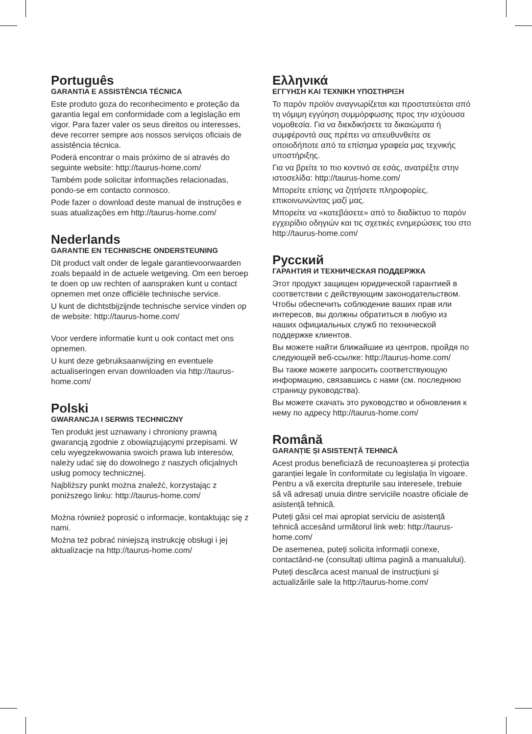Português
GARANTIA E ASSISTÊNCIA TÉCNICA
Este produto goza do reconhecimento e proteção da garantia legal em conformidade com a legislação em vigor. Para fazer valer os seus direitos ou interesses, deve recorrer sempre aos nossos serviços oficiais de assistência técnica.
Poderá encontrar o mais próximo de si através do seguinte website: http://taurus-home.com/
Também pode solicitar informações relacionadas, pondo-se em contacto connosco.
Pode fazer o download deste manual de instruções e suas atualizações em http://taurus-home.com/
Nederlands
GARANTIE EN TECHNISCHE ONDERSTEUNING
Dit product valt onder de legale garantievoorwaarden zoals bepaald in de actuele wetgeving. Om een beroep te doen op uw rechten of aanspraken kunt u contact opnemen met onze officiële technische service.
U kunt de dichtstbijzijnde technische service vinden op de website: http://taurus-home.com/
Voor verdere informatie kunt u ook contact met ons opnemen.
U kunt deze gebruiksaanwijzing en eventuele actualiseringen ervan downloaden via http://taurus-home.com/
Polski
GWARANCJA I SERWIS TECHNICZNY
Ten produkt jest uznawany i chroniony prawną gwarancją zgodnie z obowiązującymi przepisami. W celu wyegzekwowania swoich prawa lub interesów, należy udać się do dowolnego z naszych oficjalnych usług pomocy technicznej.
Najbliższy punkt można znaleźć, korzystając z poniższego linku: http://taurus-home.com/
Można również poprosić o informacje, kontaktując się z nami.
Można też pobrać niniejszą instrukcję obsługi i jej aktualizacje na http://taurus-home.com/
Ελληνικά
ΕΓΓΥΗΣΗ ΚΑΙ ΤΕΧΝΙΚΗ ΥΠΟΣΤΗΡΙΞΗ
Το παρόν προϊόν αναγνωρίζεται και προστατεύεται από τη νόμιμη εγγύηση συμμόρφωσης προς την ισχύουσα νομοθεσία. Για να διεκδικήσετε τα δικαιώματα ή συμφέροντά σας πρέπει να απευθυνθείτε σε οποιοδήποτε από τα επίσημα γραφεία μας τεχνικής υποστήριξης.
Για να βρείτε το πιο κοντινό σε εσάς, ανατρέξτε στην ιστοσελίδα: http://taurus-home.com/
Μπορείτε επίσης να ζητήσετε πληροφορίες, επικοινωνώντας μαζί μας.
Μπορείτε να «κατεβάσετε» από το διαδίκτυο το παρόν εγχειρίδιο οδηγιών και τις σχετικές ενημερώσεις του στο http://taurus-home.com/
Русский
ГАРАНТИЯ И ТЕХНИЧЕСКАЯ ПОДДЕРЖКА
Этот продукт защищен юридической гарантией в соответствии с действующим законодательством. Чтобы обеспечить соблюдение ваших прав или интересов, вы должны обратиться в любую из наших официальных служб по технической поддержке клиентов.
Вы можете найти ближайшие из центров, пройдя по следующей веб-ссылке: http://taurus-home.com/
Вы также можете запросить соответствующую информацию, связавшись с нами (см. последнюю страницу руководства).
Вы можете скачать это руководство и обновления к нему по адресу http://taurus-home.com/
Română
GARANȚIE ȘI ASISTENȚĂ TEHNICĂ
Acest produs beneficiază de recunoașterea și protecția garanției legale în conformitate cu legislația în vigoare. Pentru a vă exercita drepturile sau interesele, trebuie să vă adresați unuia dintre serviciile noastre oficiale de asistență tehnică.
Puteți găsi cel mai apropiat serviciu de asistență tehnică accesând următorul link web: http://taurus-home.com/
De asemenea, puteți solicita informații conexe, contactând-ne (consultați ultima pagină a manualului).
Puteți descărca acest manual de instrucțiuni și actualizările sale la http://taurus-home.com/